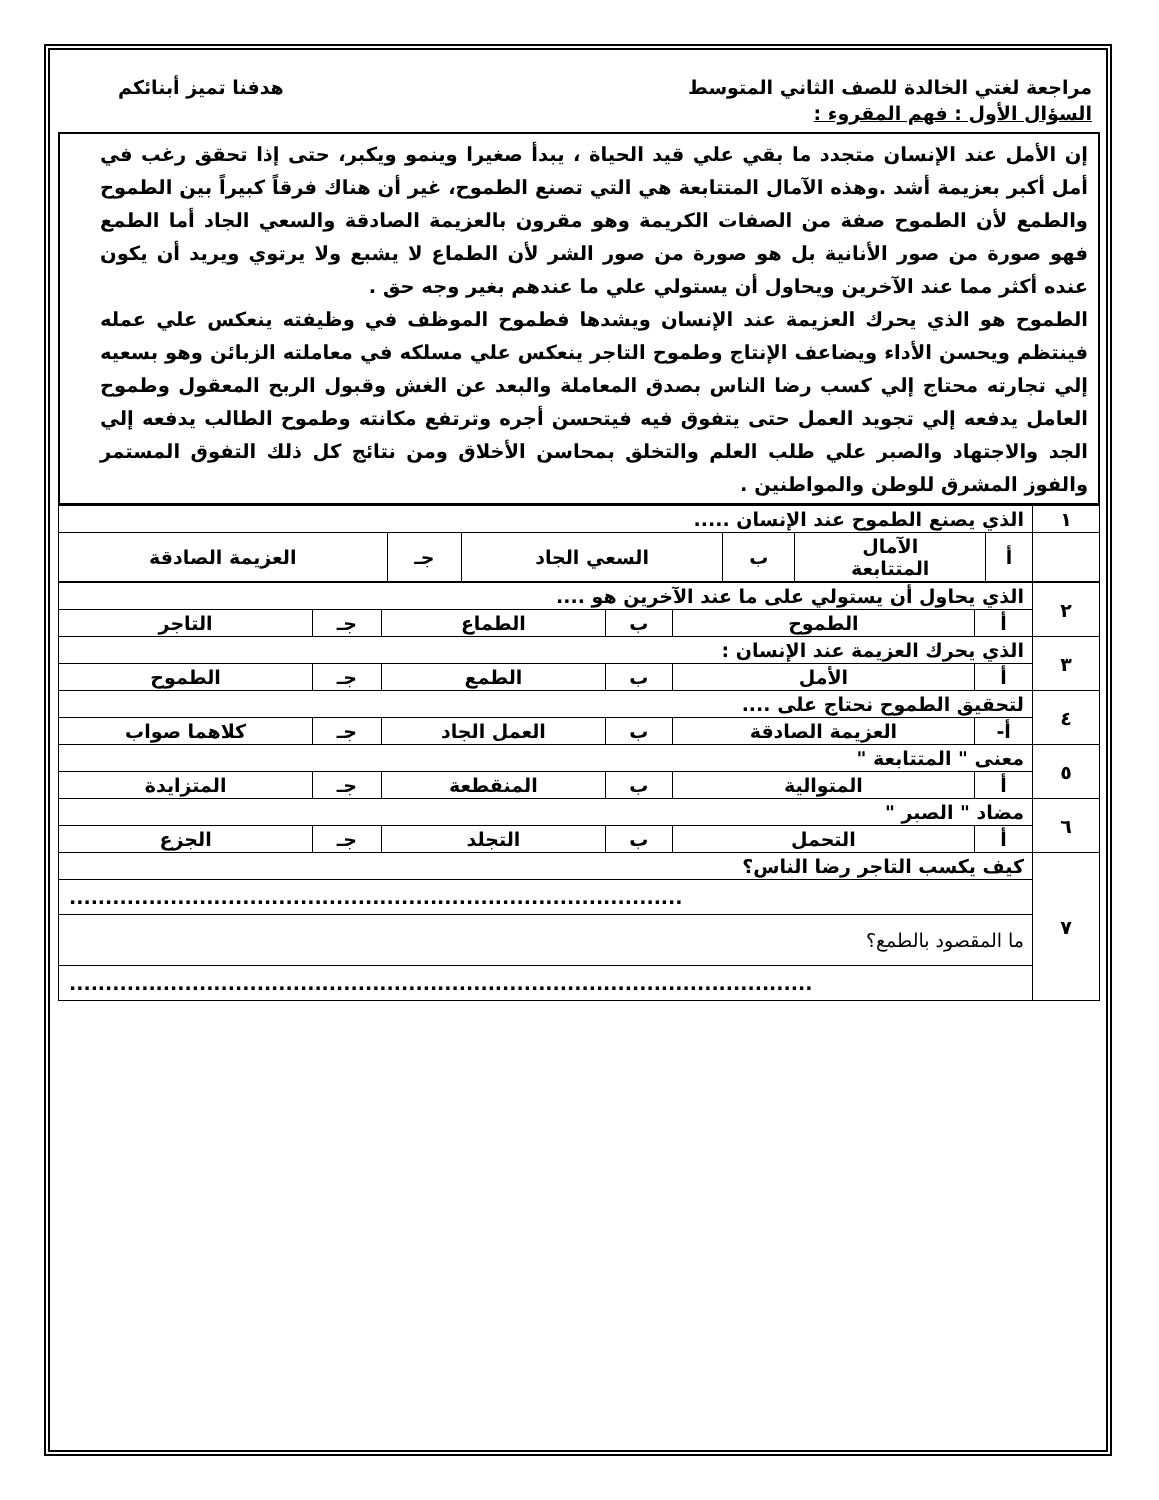مراجعة لغتي الخالدة للصف الثاني المتوسط هدفنا تميز أبنائكم
السؤال الأول : فهم المقروء :
إن الأمل عند الإنسان متجدد ما بقي علي قيد الحياة ، يبدأ صغيرا وينمو ويكبر، حتى إذا تحقق رغب في أمل أكبر بعزيمة أشد .وهذه الآمال المتتابعة هي التي تصنع الطموح، غير أن هناك فرقاً كبيراً بين الطموح والطمع لأن الطموح صفة من الصفات الكريمة وهو مقرون بالعزيمة الصادقة والسعي الجاد أما الطمع فهو صورة من صور الأنانية بل هو صورة من صور الشر لأن الطماع لا يشبع ولا يرتوي ويريد أن يكون عنده أكثر مما عند الآخرين ويحاول أن يستولي علي ما عندهم بغير وجه حق .
الطموح هو الذي يحرك العزيمة عند الإنسان ويشدها فطموح الموظف في وظيفته ينعكس علي عمله فينتظم ويحسن الأداء ويضاعف الإنتاج وطموح التاجر ينعكس علي مسلكه في معاملته الزبائن وهو بسعيه إلي تجارته محتاج إلي كسب رضا الناس بصدق المعاملة والبعد عن الغش وقبول الربح المعقول وطموح العامل يدفعه إلي تجويد العمل حتى يتفوق فيه فيتحسن أجره وترتفع مكانته وطموح الطالب يدفعه إلي الجد والاجتهاد والصبر علي طلب العلم والتخلق بمحاسن الأخلاق ومن نتائج كل ذلك التفوق المستمر والفوز المشرق للوطن والمواطنين .
| ١ | الذي يصنع الطموح عند الإنسان ..... | | | | | |
| | أ | الآمال المتتابعة | ب | السعي الجاد | جـ | العزيمة الصادقة |
| ٢ | الذي يحاول أن يستولي على ما عند الآخرين هو .... | | | | | |
| | أ | الطموح | ب | الطماع | جـ | التاجر |
| ٣ | الذي يحرك العزيمة عند الإنسان : | | | | | |
| | أ | الأمل | ب | الطمع | جـ | الطموح |
| ٤ | لتحقيق الطموح نحتاج على .... | | | | | |
| | أ- | العزيمة الصادقة | ب | العمل الجاد | جـ | كلاهما صواب |
| ٥ | معنى " المتتابعة " | | | | | |
| | أ | المتوالية | ب | المنقطعة | جـ | المتزايدة |
| ٦ | مضاد " الصبر " | | | | | |
| | أ | التحمل | ب | التجلد | جـ | الجزع |
| ٧ | كيف يكسب التاجر رضا الناس؟ | | | | | |
| | ..................................................................................... | | | | | |
| | ما المقصود بالطمع؟ | | | | | |
| | ....................................................................................................... | | | | | |